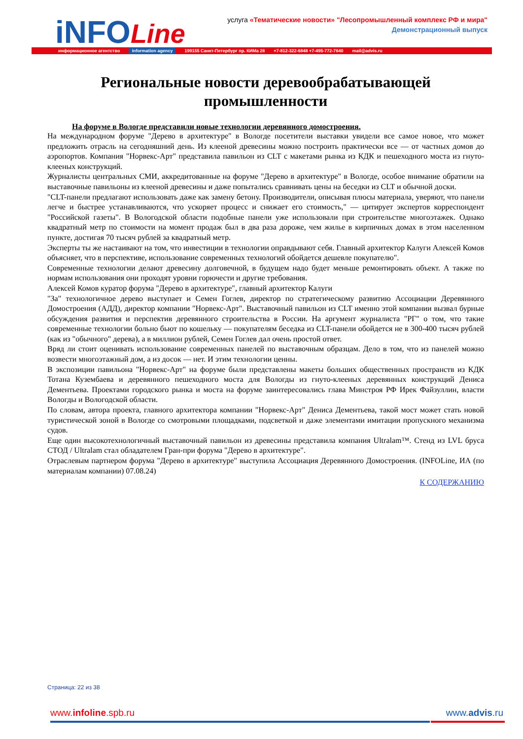iNFOLine
услуга «Тематические новости» "Лесопромышленный комплекс РФ и мира"
Демонстрационный выпуск
информационное агентство information agency 199155 Санкт-Петербург пр. КИМа 28 +7-812-322-6848 +7-495-772-7640 mail@advis.ru
Региональные новости деревообрабатывающей промышленности
На форуме в Вологде представили новые технологии деревянного домостроения.
На международном форуме "Дерево в архитектуре" в Вологде посетители выставки увидели все самое новое, что может предложить отрасль на сегодняшний день. Из клееной древесины можно построить практически все — от частных домов до аэропортов. Компания "Норвекс-Арт" представила павильон из CLT с макетами рынка из КДК и пешеходного моста из гнуто-клееных конструкций.
Журналисты центральных СМИ, аккредитованные на форуме "Дерево в архитектуре" в Вологде, особое внимание обратили на выставочные павильоны из клееной древесины и даже попытались сравнивать цены на беседки из CLT и обычной доски.
"CLT-панели предлагают использовать даже как замену бетону. Производители, описывая плюсы материала, уверяют, что панели легче и быстрее устанавливаются, что ускоряет процесс и снижает его стоимость," — цитирует экспертов корреспондент "Российской газеты". В Вологодской области подобные панели уже использовали при строительстве многоэтажек. Однако квадратный метр по стоимости на момент продаж был в два раза дороже, чем жилье в кирпичных домах в этом населенном пункте, достигая 70 тысяч рублей за квадратный метр.
Эксперты ты же настаивают на том, что инвестиции в технологии оправдывают себя. Главный архитектор Калуги Алексей Комов объясняет, что в перспективе, использование современных технологий обойдется дешевле покупателю".
Современные технологии делают древесину долговечной, в будущем надо будет меньше ремонтировать объект. А также по нормам использования они проходят уровни горючести и другие требования.
Алексей Комов куратор форума "Дерево в архитектуре", главный архитектор Калуги
"За" технологичное дерево выступает и Семен Гоглев, директор по стратегическому развитию Ассоциации Деревянного Домостроения (АДД), директор компании "Норвекс-Арт". Выставочный павильон из CLT именно этой компании вызвал бурные обсуждения развития и перспектив деревянного строительства в России. На аргумент журналиста "РГ" о том, что такие современные технологии больно бьют по кошельку — покупателям беседка из CLT-панели обойдется не в 300-400 тысяч рублей (как из "обычного" дерева), а в миллион рублей, Семен Гоглев дал очень простой ответ.
Вряд ли стоит оценивать использование современных панелей по выставочным образцам. Дело в том, что из панелей можно возвести многоэтажный дом, а из досок — нет. И этим технологии ценны.
В экспозиции павильона "Норвекс-Арт" на форуме были представлены макеты больших общественных пространств из КДК Тотана Кузембаева и деревянного пешеходного моста для Вологды из гнуто-клееных деревянных конструкций Дениса Дементьева. Проектами городского рынка и моста на форуме заинтересовались глава Минстроя РФ Ирек Файзуллин, власти Вологды и Вологодской области.
По словам, автора проекта, главного архитектора компании "Норвекс-Арт" Дениса Дементьева, такой мост может стать новой туристической зоной в Вологде со смотровыми площадками, подсветкой и даже элементами имитации пропускного механизма судов.
Еще один высокотехнологичный выставочный павильон из древесины представила компания Ultralam™. Стенд из LVL бруса СТОД / Ultralam стал обладателем Гран-при форума "Дерево в архитектуре".
Отраслевым партнером форума "Дерево в архитектуре" выступила Ассоциация Деревянного Домостроения. (INFOLine, ИА (по материалам компании) 07.08.24)
К СОДЕРЖАНИЮ
Страница: 22 из 38
www.infoline.spb.ru www.advis.ru